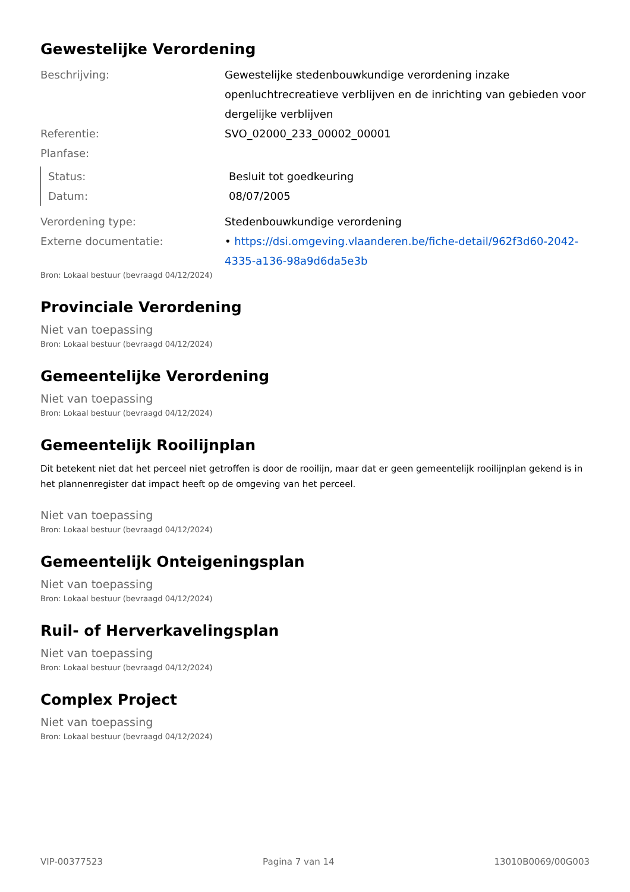Gewestelijke Verordening
Beschrijving: Gewestelijke stedenbouwkundige verordening inzake openluchtrecreatieve verblijven en de inrichting van gebieden voor dergelijke verblijven
Referentie: SVO_02000_233_00002_00001
Planfase:
Status: Besluit tot goedkeuring
Datum: 08/07/2005
Verordening type: Stedenbouwkundige verordening
Externe documentatie: • https://dsi.omgeving.vlaanderen.be/fiche-detail/962f3d60-2042-4335-a136-98a9d6da5e3b
Bron: Lokaal bestuur (bevraagd 04/12/2024)
Provinciale Verordening
Niet van toepassing
Bron: Lokaal bestuur (bevraagd 04/12/2024)
Gemeentelijke Verordening
Niet van toepassing
Bron: Lokaal bestuur (bevraagd 04/12/2024)
Gemeentelijk Rooilijnplan
Dit betekent niet dat het perceel niet getroffen is door de rooilijn, maar dat er geen gemeentelijk rooilijnplan gekend is in het plannenregister dat impact heeft op de omgeving van het perceel.
Niet van toepassing
Bron: Lokaal bestuur (bevraagd 04/12/2024)
Gemeentelijk Onteigeningsplan
Niet van toepassing
Bron: Lokaal bestuur (bevraagd 04/12/2024)
Ruil- of Herverkavelingsplan
Niet van toepassing
Bron: Lokaal bestuur (bevraagd 04/12/2024)
Complex Project
Niet van toepassing
Bron: Lokaal bestuur (bevraagd 04/12/2024)
VIP-00377523 Pagina 7 van 14 13010B0069/00G003